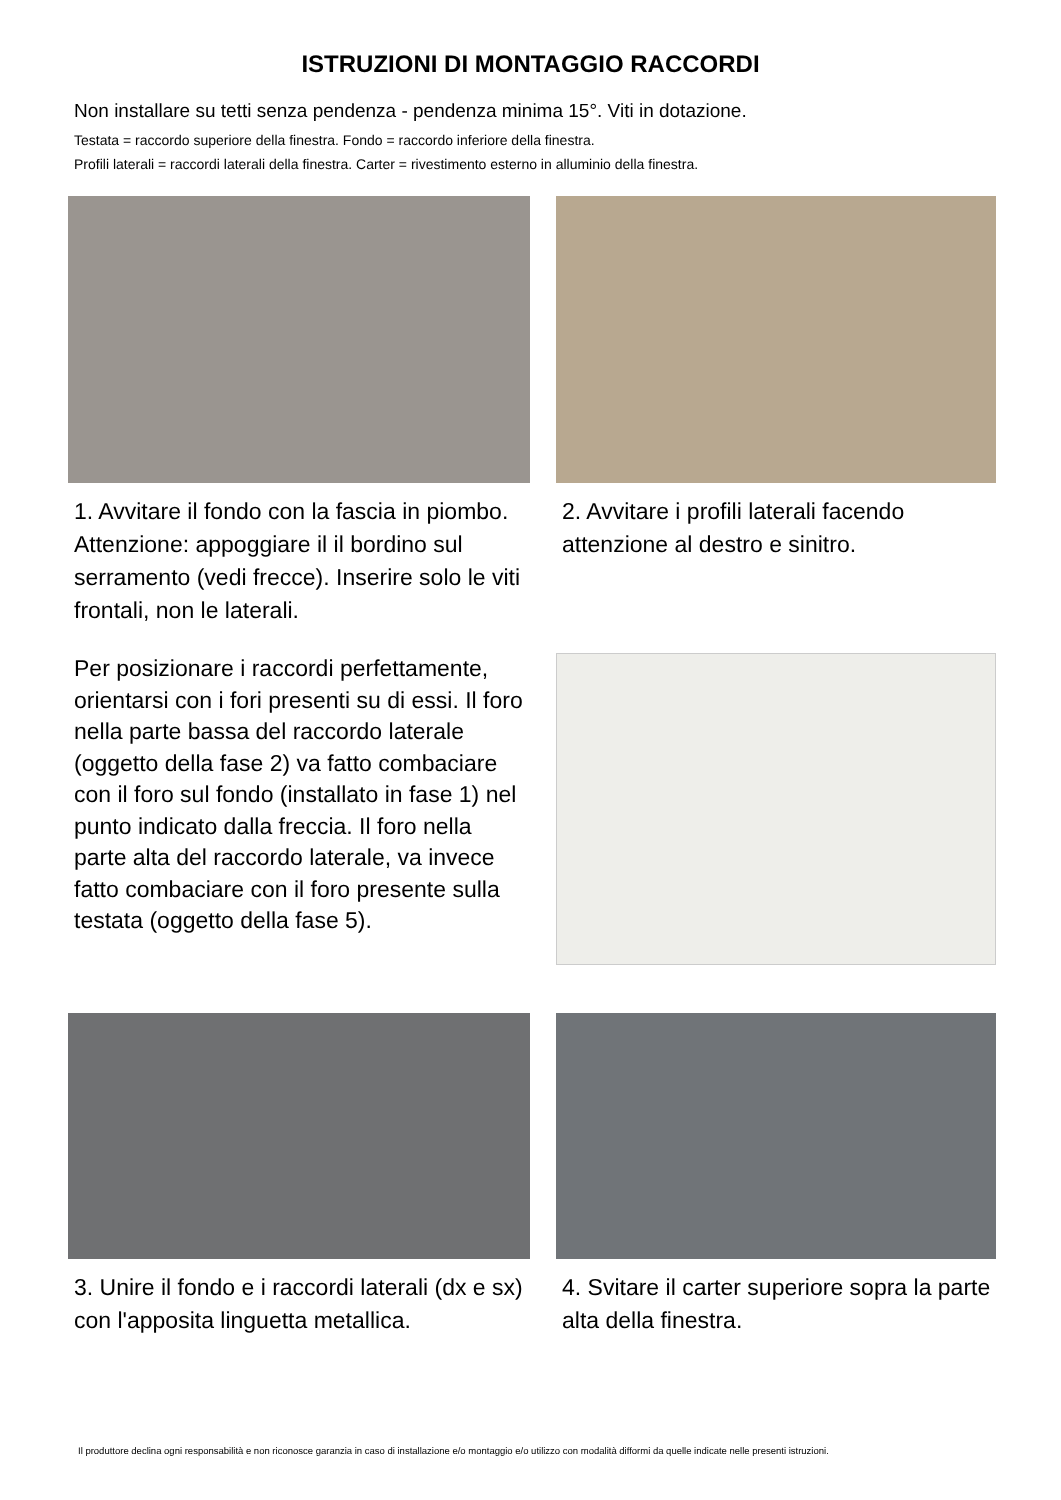ISTRUZIONI DI MONTAGGIO RACCORDI
Non installare su tetti senza pendenza - pendenza minima 15°. Viti in dotazione.
Testata = raccordo superiore della finestra. Fondo = raccordo inferiore della finestra.
Profili laterali = raccordi laterali della finestra. Carter = rivestimento esterno in alluminio della finestra.
1. Avvitare il fondo con la fascia in piombo. Attenzione: appoggiare il il bordino sul serramento (vedi frecce). Inserire solo le viti frontali, non le laterali.
2. Avvitare i profili laterali facendo attenzione al destro e sinitro.
Per posizionare i raccordi perfettamente, orientarsi con i fori presenti su di essi. Il foro nella parte bassa del raccordo laterale (oggetto della fase 2) va fatto combaciare con il foro sul fondo (installato in fase 1) nel punto indicato dalla freccia. Il foro nella parte alta del raccordo laterale, va invece fatto combaciare con il foro presente sulla testata (oggetto della fase 5).
3. Unire il fondo e i raccordi laterali (dx e sx) con l'apposita linguetta metallica.
4. Svitare il carter superiore sopra la parte alta della finestra.
Il produttore declina ogni responsabilità e non riconosce garanzia in caso di installazione e/o montaggio e/o utilizzo con modalità difformi da quelle indicate nelle presenti istruzioni.